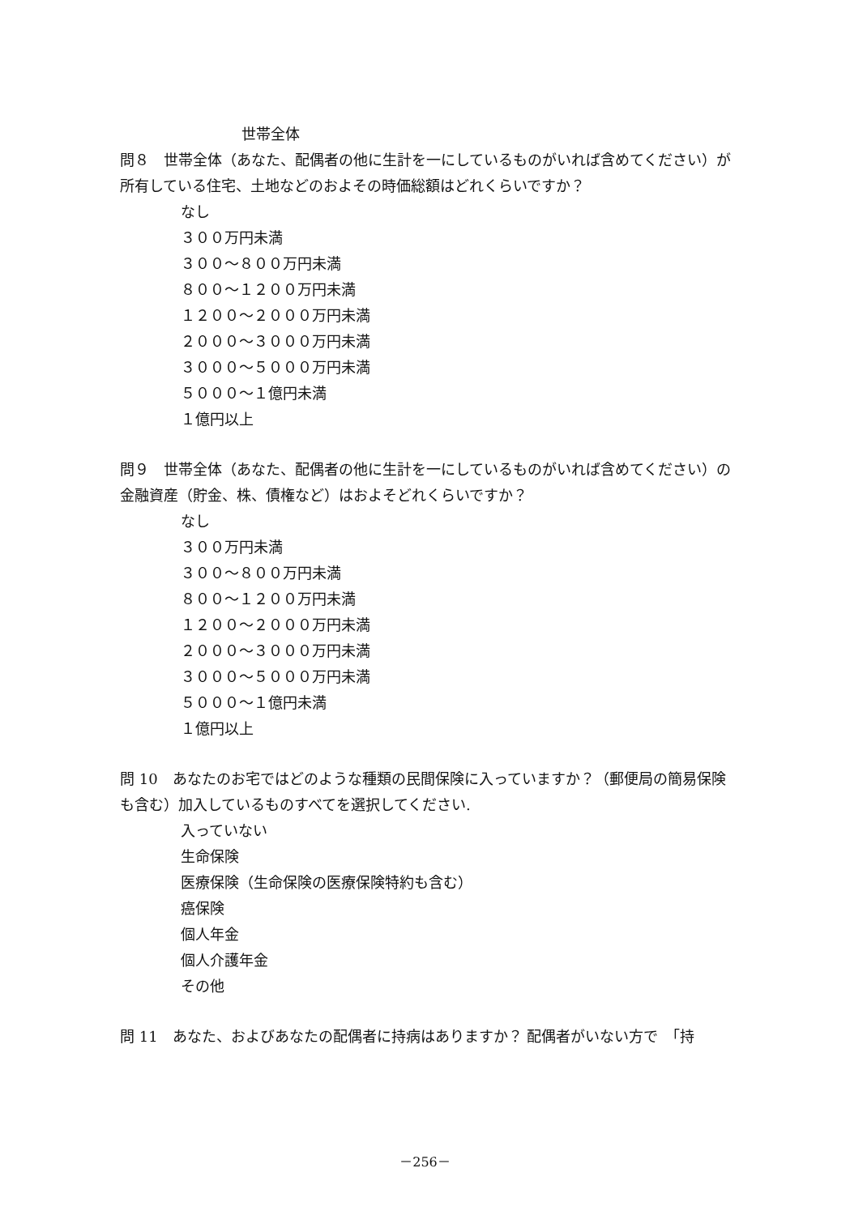世帯全体
問８　世帯全体（あなた、配偶者の他に生計を一にしているものがいれば含めてください）が所有している住宅、土地などのおよその時価総額はどれくらいですか？
なし
３００万円未満
３００～８００万円未満
８００～１２００万円未満
１２００～２０００万円未満
２０００～３０００万円未満
３０００～５０００万円未満
５０００～１億円未満
１億円以上
問９　世帯全体（あなた、配偶者の他に生計を一にしているものがいれば含めてください）の金融資産（貯金、株、債権など）はおよそどれくらいですか？
なし
３００万円未満
３００～８００万円未満
８００～１２００万円未満
１２００～２０００万円未満
２０００～３０００万円未満
３０００～５０００万円未満
５０００～１億円未満
１億円以上
問 10　あなたのお宅ではどのような種類の民間保険に入っていますか？（郵便局の簡易保険も含む）加入しているものすべてを選択してください.
入っていない
生命保険
医療保険（生命保険の医療保険特約も含む）
癌保険
個人年金
個人介護年金
その他
問 11　あなた、およびあなたの配偶者に持病はありますか？ 配偶者がいない方で　「持
－256－